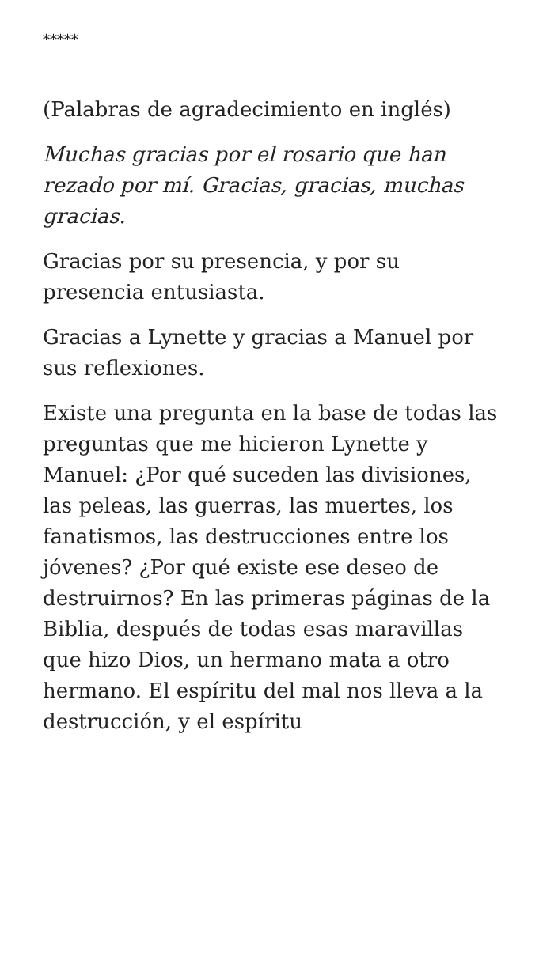*****
(Palabras de agradecimiento en inglés)
Muchas gracias por el rosario que han rezado por mí. Gracias, gracias, muchas gracias.
Gracias por su presencia, y por su presencia entusiasta.
Gracias a Lynette y gracias a Manuel por sus reflexiones.
Existe una pregunta en la base de todas las preguntas que me hicieron Lynette y Manuel: ¿Por qué suceden las divisiones, las peleas, las guerras, las muertes, los fanatismos, las destrucciones entre los jóvenes? ¿Por qué existe ese deseo de destruirnos? En las primeras páginas de la Biblia, después de todas esas maravillas que hizo Dios, un hermano mata a otro hermano. El espíritu del mal nos lleva a la destrucción, y el espíritu